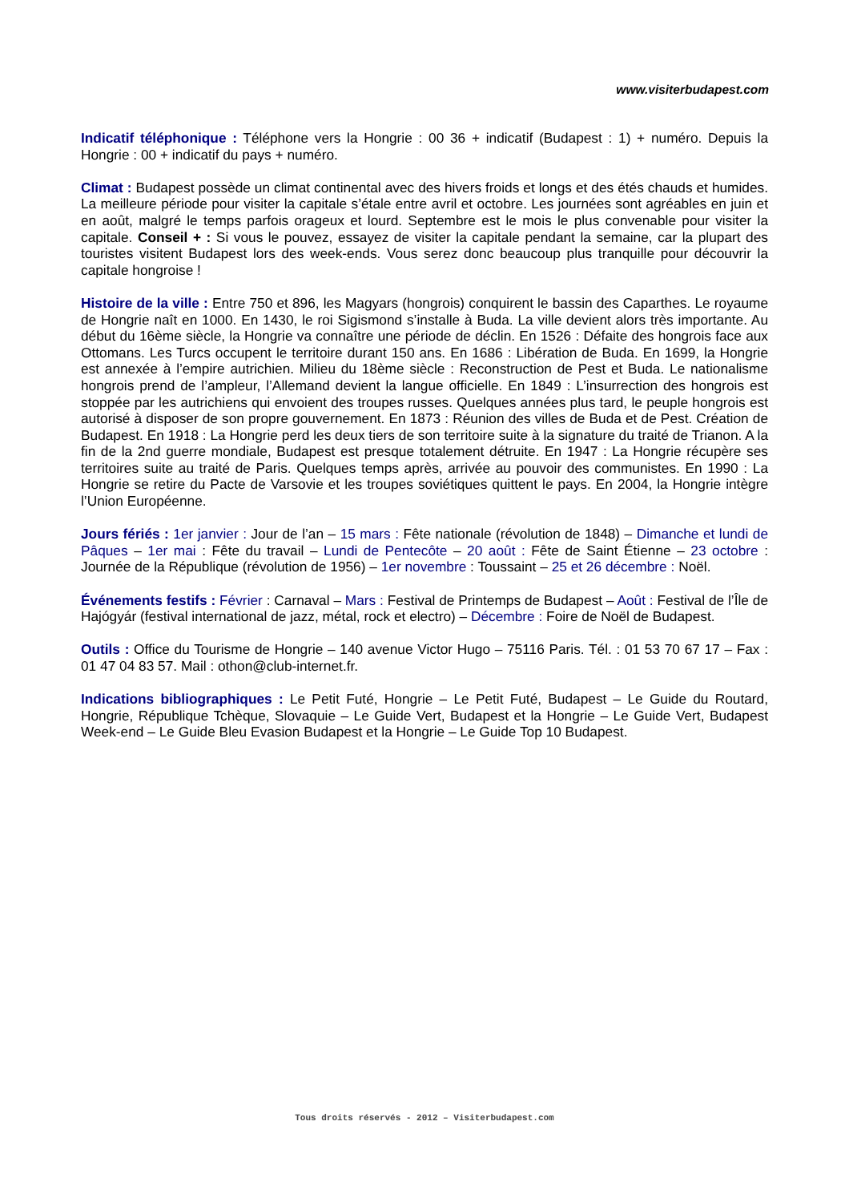www.visiterbudapest.com
Indicatif téléphonique : Téléphone vers la Hongrie : 00 36 + indicatif (Budapest : 1) + numéro. Depuis la Hongrie : 00 + indicatif du pays + numéro.
Climat : Budapest possède un climat continental avec des hivers froids et longs et des étés chauds et humides. La meilleure période pour visiter la capitale s’étale entre avril et octobre. Les journées sont agréables en juin et en août, malgré le temps parfois orageux et lourd. Septembre est le mois le plus convenable pour visiter la capitale. Conseil + : Si vous le pouvez, essayez de visiter la capitale pendant la semaine, car la plupart des touristes visitent Budapest lors des week-ends. Vous serez donc beaucoup plus tranquille pour découvrir la capitale hongroise !
Histoire de la ville : Entre 750 et 896, les Magyars (hongrois) conquirent le bassin des Caparthes. Le royaume de Hongrie naît en 1000. En 1430, le roi Sigismond s’installe à Buda. La ville devient alors très importante. Au début du 16ème siècle, la Hongrie va connaître une période de déclin. En 1526 : Défaite des hongrois face aux Ottomans. Les Turcs occupent le territoire durant 150 ans. En 1686 : Libération de Buda. En 1699, la Hongrie est annexée à l’empire autrichien. Milieu du 18ème siècle : Reconstruction de Pest et Buda. Le nationalisme hongrois prend de l’ampleur, l’Allemand devient la langue officielle. En 1849 : L’insurrection des hongrois est stoppée par les autrichiens qui envoient des troupes russes. Quelques années plus tard, le peuple hongrois est autorisé à disposer de son propre gouvernement. En 1873 : Réunion des villes de Buda et de Pest. Création de Budapest. En 1918 : La Hongrie perd les deux tiers de son territoire suite à la signature du traité de Trianon. A la fin de la 2nd guerre mondiale, Budapest est presque totalement détruite. En 1947 : La Hongrie récupère ses territoires suite au traité de Paris. Quelques temps après, arrivée au pouvoir des communistes. En 1990 : La Hongrie se retire du Pacte de Varsovie et les troupes soviétiques quittent le pays. En 2004, la Hongrie intègre l’Union Européenne.
Jours fériés : 1er janvier : Jour de l’an – 15 mars : Fête nationale (révolution de 1848) – Dimanche et lundi de Pâques – 1er mai : Fête du travail – Lundi de Pentecôte – 20 août : Fête de Saint Étienne – 23 octobre : Journée de la République (révolution de 1956) – 1er novembre : Toussaint – 25 et 26 décembre : Noël.
Événements festifs : Février : Carnaval – Mars : Festival de Printemps de Budapest – Août : Festival de l’Île de Hajógyár (festival international de jazz, métal, rock et electro) – Décembre : Foire de Noël de Budapest.
Outils : Office du Tourisme de Hongrie – 140 avenue Victor Hugo – 75116 Paris. Tél. : 01 53 70 67 17 – Fax : 01 47 04 83 57. Mail : othon@club-internet.fr.
Indications bibliographiques : Le Petit Futé, Hongrie – Le Petit Futé, Budapest – Le Guide du Routard, Hongrie, République Tchèque, Slovaquie – Le Guide Vert, Budapest et la Hongrie – Le Guide Vert, Budapest Week-end – Le Guide Bleu Evasion Budapest et la Hongrie – Le Guide Top 10 Budapest.
Tous droits réservés - 2012 – Visiterbudapest.com